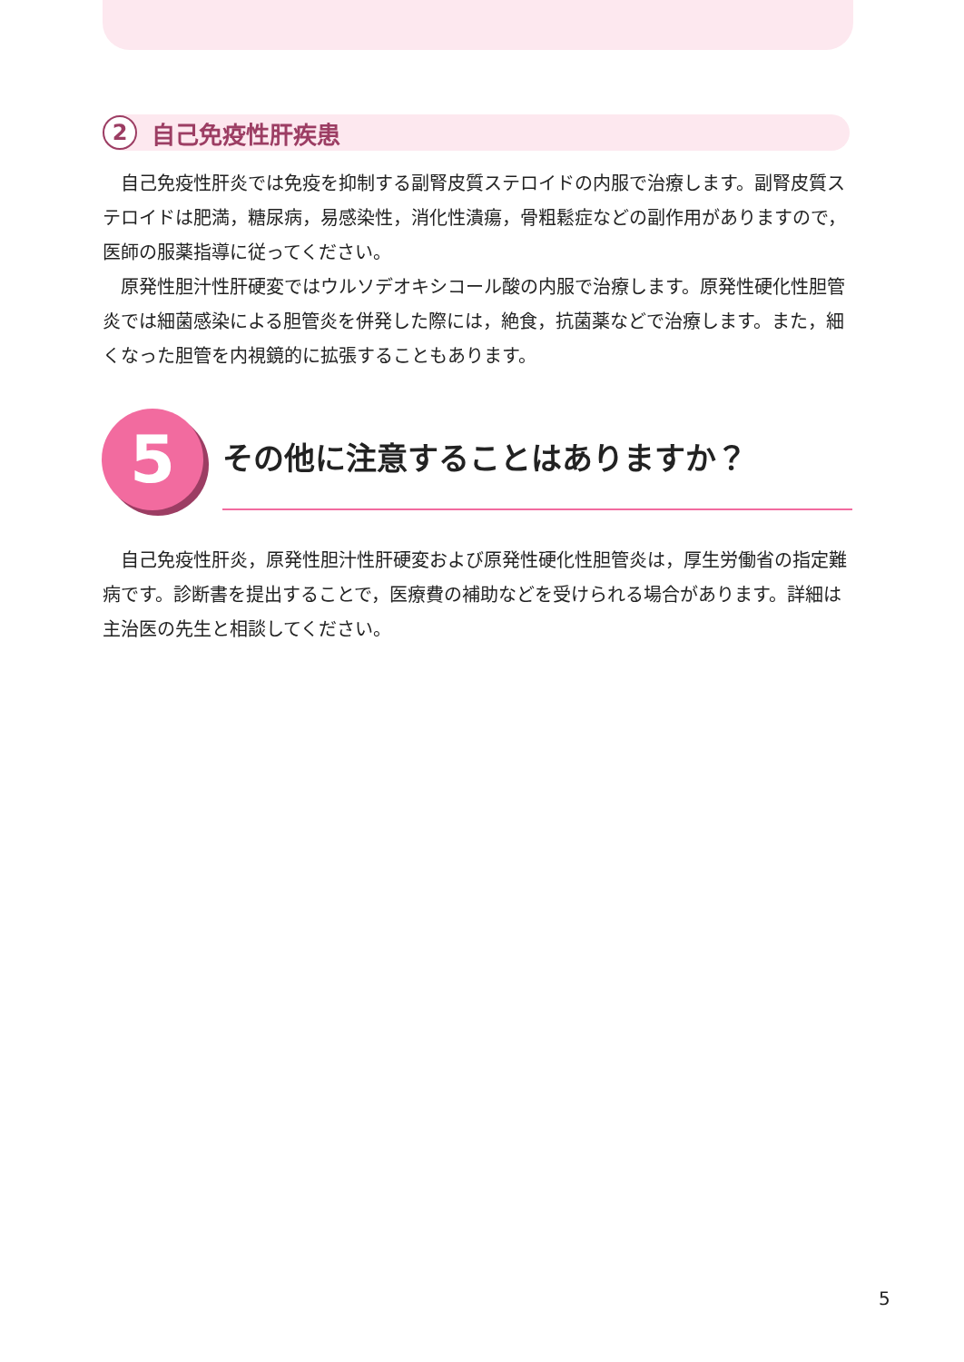2
自己免疫性肝疾患
　自己免疫性肝炎では免疫を抑制する副腎皮質ステロイドの内服で治療します。副腎皮質ステロイドは肥満，糖尿病，易感染性，消化性潰瘍，骨粗鬆症などの副作用がありますので，医師の服薬指導に従ってください。
　原発性胆汁性肝硬変ではウルソデオキシコール酸の内服で治療します。原発性硬化性胆管炎では細菌感染による胆管炎を併発した際には，絶食，抗菌薬などで治療します。また，細くなった胆管を内視鏡的に拡張することもあります。
5 その他に注意することはありますか？
　自己免疫性肝炎，原発性胆汁性肝硬変および原発性硬化性胆管炎は，厚生労働省の指定難病です。診断書を提出することで，医療費の補助などを受けられる場合があります。詳細は主治医の先生と相談してください。
5